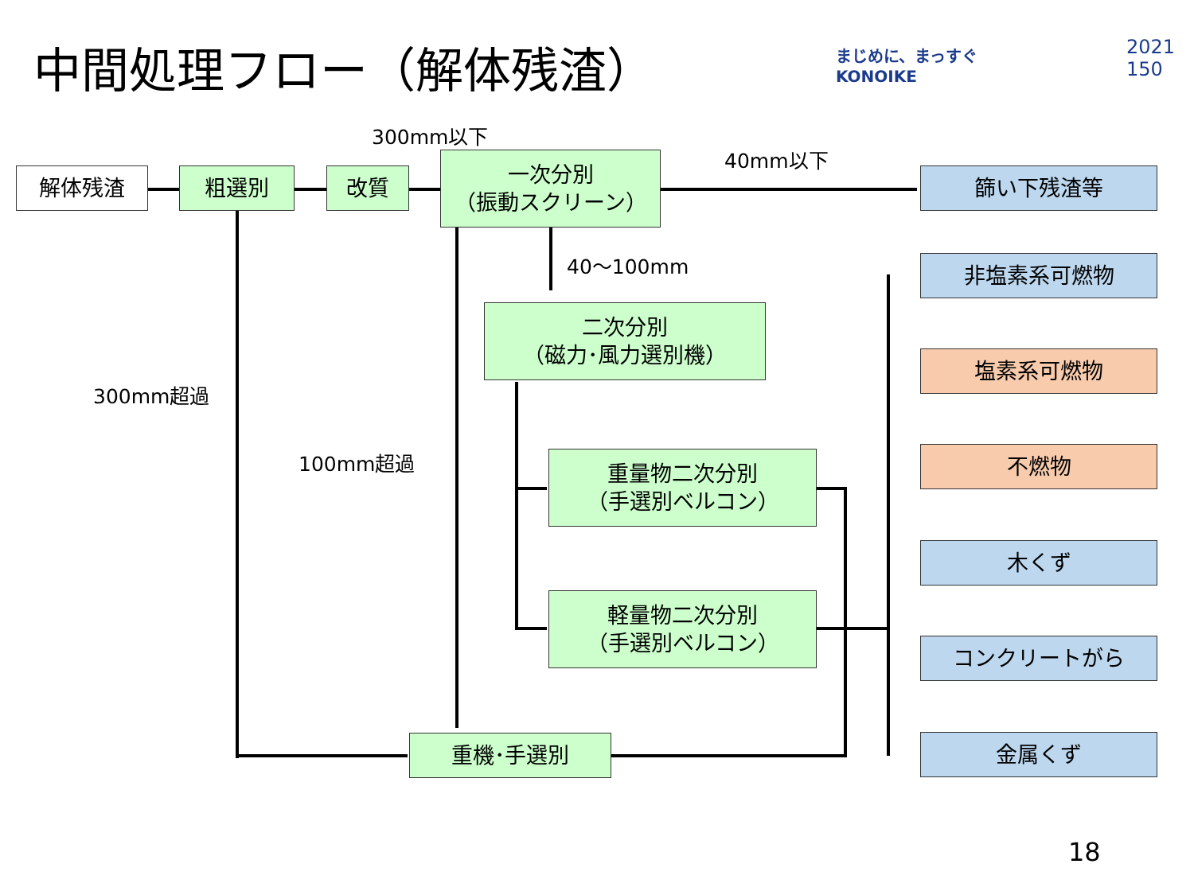中間処理フロー（解体残渣）
まじめに、まっすぐ
KONOIKE
2021
150
解体残渣 粗選別 改質
一次分別
（振動スクリーン）
300mm以下
40mm以下
40～100mm
二次分別
（磁力･風力選別機）
300mm超過
100mm超過
重量物二次分別
（手選別ベルコン）
軽量物二次分別
（手選別ベルコン）
重機･手選別
篩い下残渣等
非塩素系可燃物
塩素系可燃物
不燃物
木くず
コンクリートがら
金属くず
18